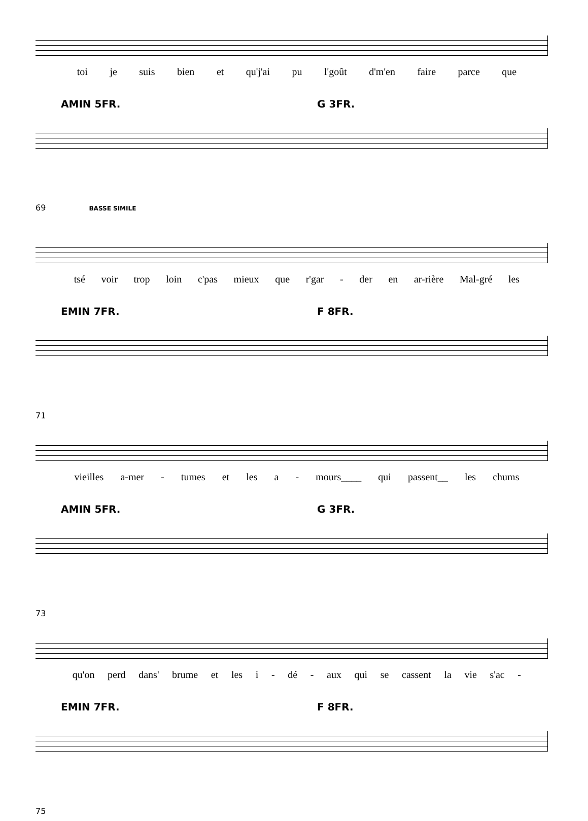toi je suis bien et qu'j'ai pu l'goût d'm'en faire parce que
AMIN 5FR. G 3FR.
69 BASSE SIMILE
tsé voir trop loin c'pas mieux que r'gar - der en ar-rière Mal-gré les
EMIN 7FR. F 8FR.
71
vieilles a-mer - tumes et les a - mours____ qui passent__ les chums
AMIN 5FR. G 3FR.
73
qu'on perd dans' brume et les i - dé - aux qui se cassent la vie s'ac -
EMIN 7FR. F 8FR.
75